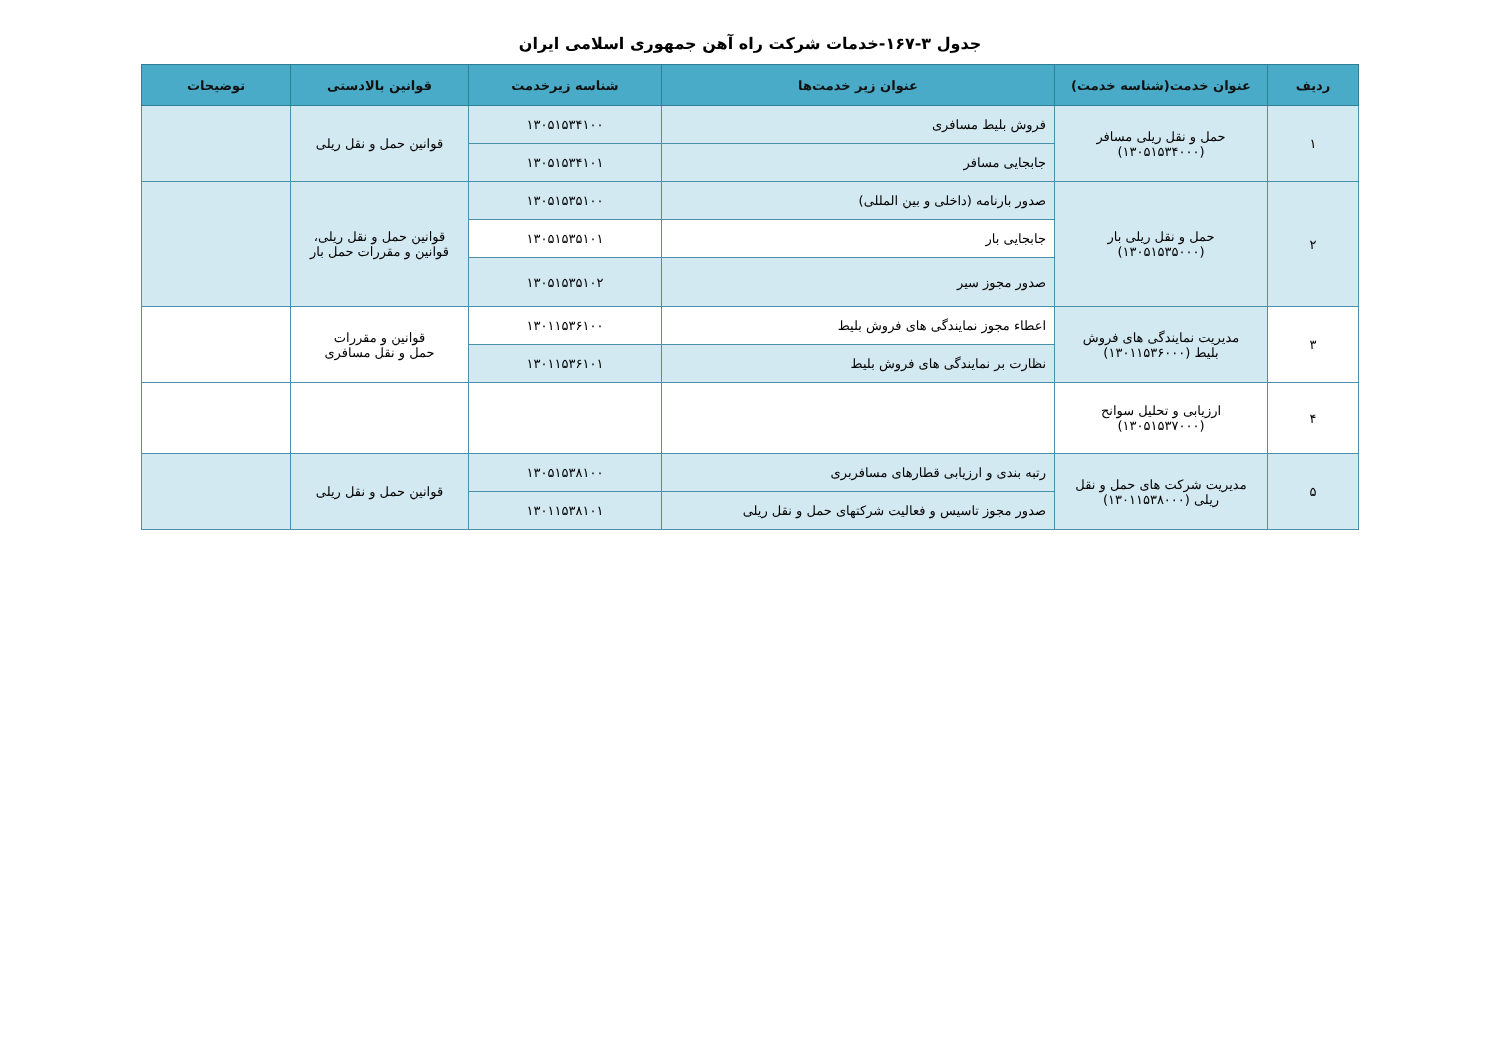جدول ۳-۱۶۷-خدمات شرکت راه آهن جمهوری اسلامی ایران
| ردیف | عنوان خدمت(شناسه خدمت) | عنوان زیر خدمت‌ها | شناسه زیرخدمت | قوانین بالادستی | توضیحات |
| --- | --- | --- | --- | --- | --- |
| ۱ | حمل و نقل ریلی مسافر (۱۳۰۵۱۵۳۴۰۰۰) | فروش بلیط مسافری | ۱۳۰۵۱۵۳۴۱۰۰ | قوانین حمل و نقل ریلی | |
| | | جابجایی مسافر | ۱۳۰۵۱۵۳۴۱۰۱ | | |
| ۲ | حمل و نقل ریلی بار (۱۳۰۵۱۵۳۵۰۰۰) | صدور بارنامه (داخلی و بین المللی) | ۱۳۰۵۱۵۳۵۱۰۰ | قوانین حمل و نقل ریلی، قوانین و مقررات حمل بار | |
| | | جابجایی بار | ۱۳۰۵۱۵۳۵۱۰۱ | | |
| | | صدور مجوز سیر | ۱۳۰۵۱۵۳۵۱۰۲ | | |
| ۳ | مدیریت نمایندگی های فروش بلیط (۱۳۰۱۱۵۳۶۰۰۰) | اعطاء مجوز نمایندگی های فروش بلیط | ۱۳۰۱۱۵۳۶۱۰۰ | قوانین و مقررات حمل و نقل مسافری | |
| | | نظارت بر نمایندگی های فروش بلیط | ۱۳۰۱۱۵۳۶۱۰۱ | | |
| ۴ | ارزیابی و تحلیل سوانح (۱۳۰۵۱۵۳۷۰۰۰) | | | | |
| ۵ | مدیریت شرکت های حمل و نقل ریلی (۱۳۰۱۱۵۳۸۰۰۰) | رتبه بندی و ارزیابی قطارهای مسافربری | ۱۳۰۵۱۵۳۸۱۰۰ | قوانین حمل و نقل ریلی | |
| | | صدور مجوز تاسیس و فعالیت شرکتهای حمل و نقل ریلی | ۱۳۰۱۱۵۳۸۱۰۱ | | |